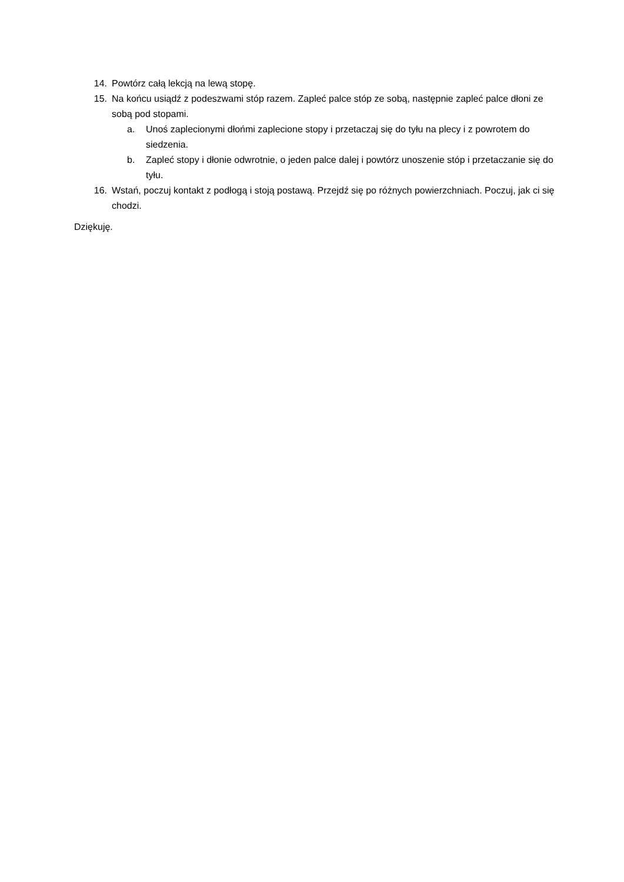14. Powtórz całą lekcją na lewą stopę.
15. Na końcu usiądź z podeszwami stóp razem. Zapleć palce stóp ze sobą, następnie zapleć palce dłoni ze sobą pod stopami.
a. Unoś zaplecionymi dłońmi zaplecione stopy i przetaczaj się do tyłu na plecy i z powrotem do siedzenia.
b. Zapleć stopy i dłonie odwrotnie, o jeden palce dalej i powtórz unoszenie stóp i przetaczanie się do tyłu.
16. Wstań, poczuj kontakt z podłogą i stoją postawą. Przejdź się po różnych powierzchniach. Poczuj, jak ci się chodzi.
Dziękuję.